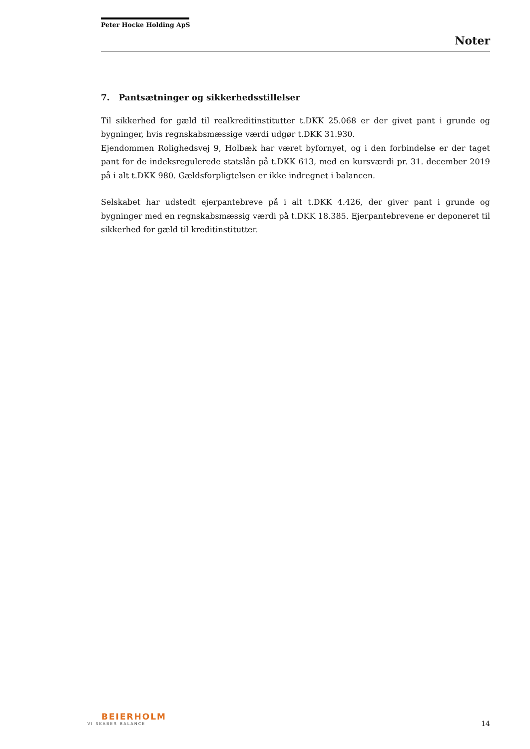Peter Hocke Holding ApS
Noter
7. Pantsætninger og sikkerhedsstillelser
Til sikkerhed for gæld til realkreditinstitutter t.DKK 25.068 er der givet pant i grunde og bygninger, hvis regnskabsmæssige værdi udgør t.DKK 31.930.
Ejendommen Rolighedsvej 9, Holbæk har været byfornyet, og i den forbindelse er der taget pant for de indeksregulerede statslån på t.DKK 613, med en kursværdi pr. 31. december 2019 på i alt t.DKK 980. Gældsforpligtelsen er ikke indregnet i balancen.
Selskabet har udstedt ejerpantebreve på i alt t.DKK 4.426, der giver pant i grunde og bygninger med en regnskabsmæssig værdi på t.DKK 18.385. Ejerpantebrevene er deponeret til sikkerhed for gæld til kreditinstitutter.
BEIERHOLM
VI SKABER BALANCE
14